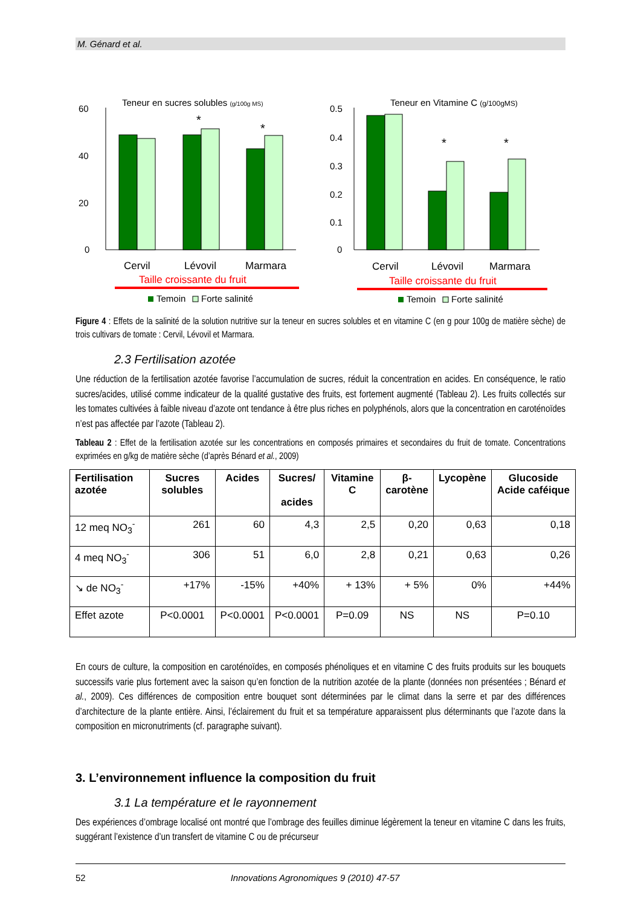M. Génard et al.
Teneur en sucres solubles (g/100g MS)
60
40
20
0
*
*
Cervil
Lévovil
Marmara
Taille croissante du fruit
Temoin
Forte salinité
Teneur en Vitamine C (g/100gMS)
0.5
0.4
0.3
0.2
0.1
0
*
*
Cervil
Lévovil
Marmara
Taille croissante du fruit
Temoin
Forte salinité
Figure 4 : Effets de la salinité de la solution nutritive sur la teneur en sucres solubles et en vitamine C (en g pour 100g de matière sèche) de trois cultivars de tomate : Cervil, Lévovil et Marmara.
2.3 Fertilisation azotée
Une réduction de la fertilisation azotée favorise l’accumulation de sucres, réduit la concentration en acides. En conséquence, le ratio sucres/acides, utilisé comme indicateur de la qualité gustative des fruits, est fortement augmenté (Tableau 2). Les fruits collectés sur les tomates cultivées à faible niveau d’azote ont tendance à être plus riches en polyphénols, alors que la concentration en caroténoïdes n’est pas affectée par l’azote (Tableau 2).
Tableau 2 : Effet de la fertilisation azotée sur les concentrations en composés primaires et secondaires du fruit de tomate. Concentrations exprimées en g/kg de matière sèche (d’après Bénard et al., 2009)
| Fertilisation azotée | Sucres solubles | Acides | Sucres/ acides | Vitamine C | β- carotène | Lycopène | Glucoside Acide caféique |
| --- | --- | --- | --- | --- | --- | --- | --- |
| 12 meq NO<sub>3</sub><sup>-</sup> | 261 | 60 | 4,3 | 2,5 | 0,20 | 0,63 | 0,18 |
| 4 meq NO<sub>3</sub><sup>-</sup> | 306 | 51 | 6,0 | 2,8 | 0,21 | 0,63 | 0,26 |
| ↘ de NO<sub>3</sub><sup>-</sup> | +17% | -15% | +40% | + 13% | + 5% | 0% | +44% |
| Effet azote | P<0.0001 | P<0.0001 | P<0.0001 | P=0.09 | NS | NS | P=0.10 |
En cours de culture, la composition en caroténoïdes, en composés phénoliques et en vitamine C des fruits produits sur les bouquets successifs varie plus fortement avec la saison qu’en fonction de la nutrition azotée de la plante (données non présentées ; Bénard et al., 2009). Ces différences de composition entre bouquet sont déterminées par le climat dans la serre et par des différences d’architecture de la plante entière. Ainsi, l’éclairement du fruit et sa température apparaissent plus déterminants que l’azote dans la composition en micronutriments (cf. paragraphe suivant).
3. L’environnement influence la composition du fruit
3.1 La température et le rayonnement
Des expériences d’ombrage localisé ont montré que l’ombrage des feuilles diminue légèrement la teneur en vitamine C dans les fruits, suggérant l’existence d’un transfert de vitamine C ou de précurseur
52 Innovations Agronomiques 9 (2010) 47-57